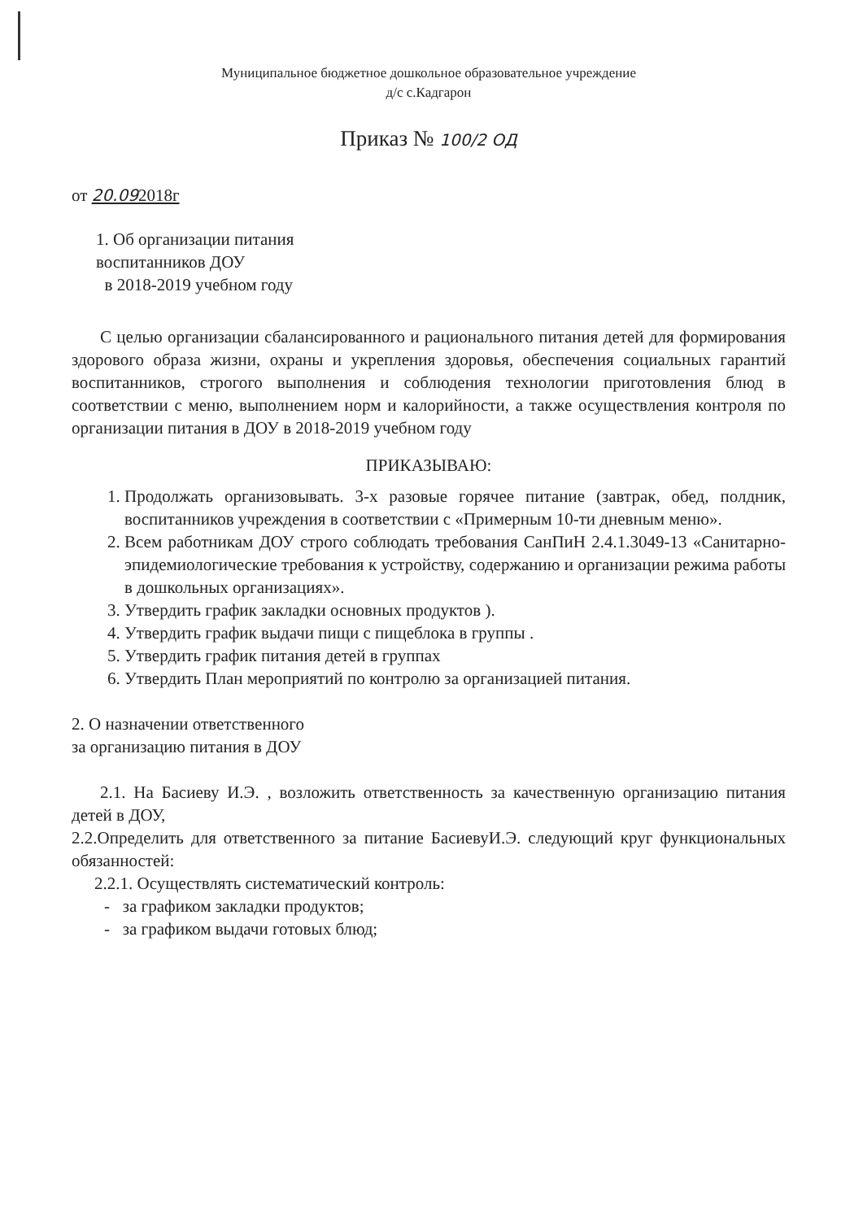Муниципальное бюджетное дошкольное образовательное учреждение
д/с с.Кадгарон
Приказ № 100/2 ОД
от 20.092018г
1. Об организации питания
воспитанников ДОУ
в 2018-2019 учебном году
С целью организации сбалансированного и рационального питания детей для формирования здорового образа жизни, охраны и укрепления здоровья, обеспечения социальных гарантий воспитанников, строгого выполнения и соблюдения технологии приготовления блюд в соответствии с меню, выполнением норм и калорийности, а также осуществления контроля по организации питания в ДОУ в 2018-2019 учебном году
ПРИКАЗЫВАЮ:
1. Продолжать организовывать. 3-х разовые горячее питание (завтрак, обед, полдник, воспитанников учреждения в соответствии с «Примерным 10-ти дневным меню».
2. Всем работникам ДОУ строго соблюдать требования СанПиН 2.4.1.3049-13 «Санитарно-эпидемиологические требования к устройству, содержанию и организации режима работы в дошкольных организациях».
3. Утвердить график закладки основных продуктов ).
4. Утвердить график выдачи пищи с пищеблока в группы .
5. Утвердить график питания детей в группах
6. Утвердить План мероприятий по контролю за организацией питания.
2. О назначении ответственного
за организацию питания в ДОУ
2.1. На Басиеву И.Э. , возложить ответственность за качественную организацию питания детей в ДОУ,
2.2.Определить для ответственного за питание БасиевуИ.Э. следующий круг функциональных обязанностей:
2.2.1. Осуществлять систематический контроль:
- за графиком закладки продуктов;
- за графиком выдачи готовых блюд;